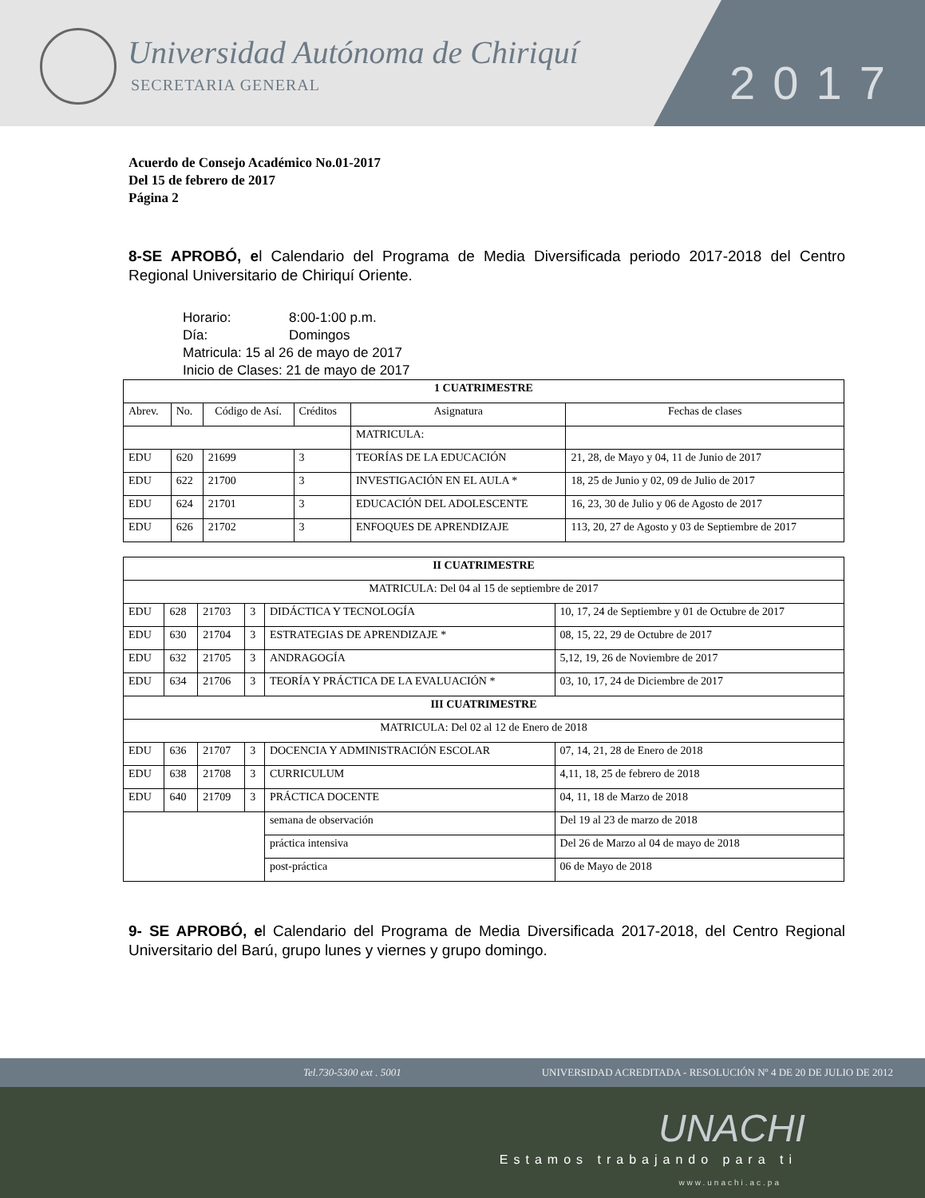Universidad Autónoma de Chiriquí
SECRETARIA GENERAL
2017
Acuerdo de Consejo Académico No.01-2017
Del 15 de febrero de 2017
Página 2
8-SE APROBÓ, el Calendario del Programa de Media Diversificada periodo 2017-2018 del Centro Regional Universitario de Chiriquí Oriente.
Horario: 8:00-1:00 p.m.
Día: Domingos
Matricula: 15 al 26 de mayo de 2017
Inicio de Clases: 21 de mayo de 2017
| 1 CUATRIMESTRE | | | | | |
| --- | --- | --- | --- | --- | --- |
| Abrev. | No. | Código de Así. | Créditos | Asignatura | Fechas de clases |
| | | | | MATRICULA: | |
| EDU | 620 | 21699 | 3 | TEORÍAS DE LA EDUCACIÓN | 21, 28, de Mayo y 04, 11 de Junio de 2017 |
| EDU | 622 | 21700 | 3 | INVESTIGACIÓN EN EL AULA * | 18, 25 de Junio y 02, 09 de Julio de 2017 |
| EDU | 624 | 21701 | 3 | EDUCACIÓN DEL ADOLESCENTE | 16, 23, 30 de Julio y 06 de Agosto de 2017 |
| EDU | 626 | 21702 | 3 | ENFOQUES DE APRENDIZAJE | 113, 20, 27 de Agosto y 03 de Septiembre de 2017 |
| II CUATRIMESTRE | | | | | |
| --- | --- | --- | --- | --- | --- |
| MATRICULA: Del 04 al 15 de septiembre de 2017 | | | | | |
| EDU | 628 | 21703 | 3 | DIDÁCTICA Y TECNOLOGÍA | 10, 17, 24 de Septiembre y 01 de Octubre de 2017 |
| EDU | 630 | 21704 | 3 | ESTRATEGIAS DE APRENDIZAJE * | 08, 15, 22, 29 de Octubre de 2017 |
| EDU | 632 | 21705 | 3 | ANDRAGOGÍA | 5,12, 19, 26 de Noviembre de 2017 |
| EDU | 634 | 21706 | 3 | TEORÍA Y PRÁCTICA DE LA EVALUACIÓN * | 03, 10, 17, 24 de Diciembre de 2017 |
| III CUATRIMESTRE | | | | | |
| MATRICULA: Del 02 al 12 de Enero de 2018 | | | | | |
| EDU | 636 | 21707 | 3 | DOCENCIA Y ADMINISTRACIÓN ESCOLAR | 07, 14, 21, 28 de Enero de 2018 |
| EDU | 638 | 21708 | 3 | CURRICULUM | 4,11, 18, 25 de febrero de 2018 |
| EDU | 640 | 21709 | 3 | PRÁCTICA DOCENTE | 04, 11, 18 de Marzo de 2018 |
| | | | | semana de observación | Del 19 al 23 de marzo de 2018 |
| | | | | práctica intensiva | Del 26 de Marzo al 04 de mayo de 2018 |
| | | | | post-práctica | 06 de Mayo de 2018 |
9- SE APROBÓ, el Calendario del Programa de Media Diversificada 2017-2018, del Centro Regional Universitario del Barú, grupo lunes y viernes y grupo domingo.
Tel.730-5300 ext . 5001 UNIVERSIDAD ACREDITADA - RESOLUCIÓN Nº 4 DE 20 DE JULIO DE 2012
UNACHI
Estamos trabajando para ti
www.unachi.ac.pa